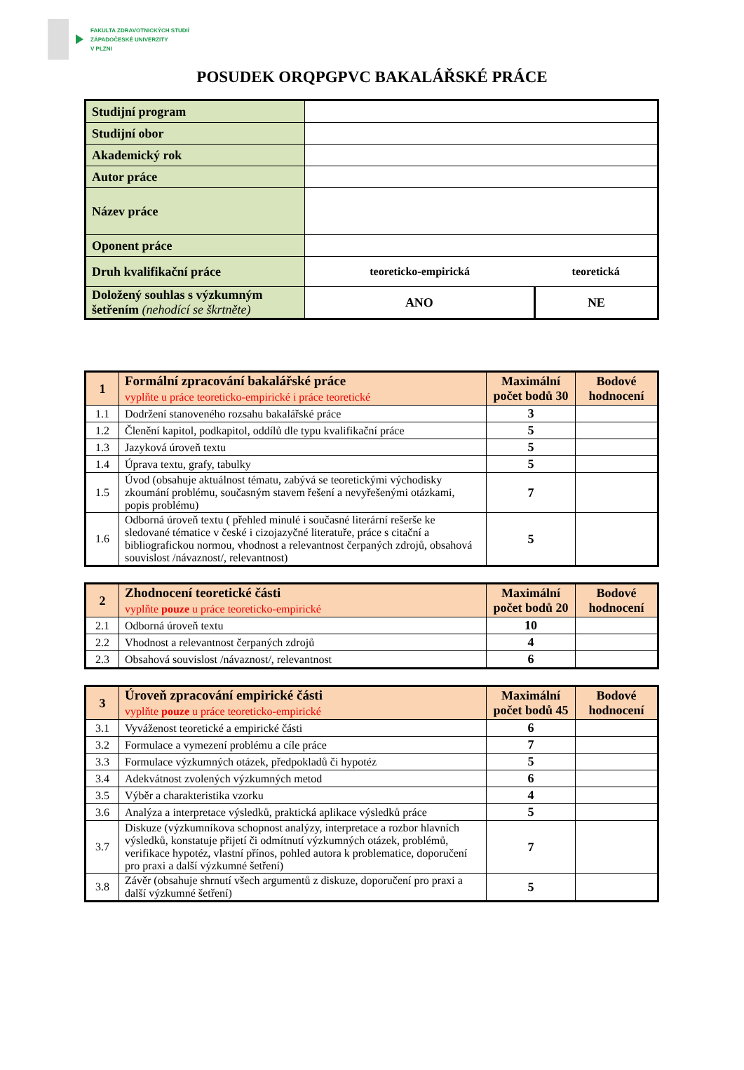FAKULTA ZDRAVOTNICKÝCH STUDIÍ
ZÁPADOČESKÉ UNIVERZITY
V PLZNI
POSUDEK ORQPGPVC BAKALÁŘSKÉ PRÁCE
| Studijní program | | |
| Studijní obor | | |
| Akademický rok | | |
| Autor práce | | |
| Název práce | | |
| Oponent práce | | |
| Druh kvalifikační práce | teoreticko-empirická | teoretická |
| Doložený souhlas s výzkumným šetřením (nehodící se škrtněte) | ANO | NE |
| 1 | Formální zpracování bakalářské práce vyplňte u práce teoreticko-empirické i práce teoretické | Maximální počet bodů 30 | Bodové hodnocení |
| 1.1 | Dodržení stanoveného rozsahu bakalářské práce | 3 | |
| 1.2 | Členění kapitol, podkapitol, oddílů dle typu kvalifikační práce | 5 | |
| 1.3 | Jazyková úroveň textu | 5 | |
| 1.4 | Úprava textu, grafy, tabulky | 5 | |
| 1.5 | Úvod (obsahuje aktuálnost tématu, zabývá se teoretickými východisky zkoumání problému, současným stavem řešení a nevyřešenými otázkami, popis problému) | 7 | |
| 1.6 | Odborná úroveň textu ( přehled minulé i současné literární rešerše ke sledované tématice v české i cizojazyčné literatuře, práce s citační a bibliografickou normou, vhodnost a relevantnost čerpaných zdrojů, obsahová souvislost /návaznost/, relevantnost) | 5 | |
| 2 | Zhodnocení teoretické části vyplňte pouze u práce teoreticko-empirické | Maximální počet bodů 20 | Bodové hodnocení |
| 2.1 | Odborná úroveň textu | 10 | |
| 2.2 | Vhodnost a relevantnost čerpaných zdrojů | 4 | |
| 2.3 | Obsahová souvislost /návaznost/, relevantnost | 6 | |
| 3 | Úroveň zpracování empirické části vyplňte pouze u práce teoreticko-empirické | Maximální počet bodů 45 | Bodové hodnocení |
| 3.1 | Vyváženost teoretické a empirické části | 6 | |
| 3.2 | Formulace a vymezení problému a cíle práce | 7 | |
| 3.3 | Formulace výzkumných otázek, předpokladů či hypotéz | 5 | |
| 3.4 | Adekvátnost zvolených výzkumných metod | 6 | |
| 3.5 | Výběr a charakteristika vzorku | 4 | |
| 3.6 | Analýza a interpretace výsledků, praktická aplikace výsledků práce | 5 | |
| 3.7 | Diskuze (výzkumníkova schopnost analýzy, interpretace a rozbor hlavních výsledků, konstatuje přijetí či odmítnutí výzkumných otázek, problémů, verifikace hypotéz, vlastní přínos, pohled autora k problematice, doporučení pro praxi a další výzkumné šetření) | 7 | |
| 3.8 | Závěr (obsahuje shrnutí všech argumentů z diskuze, doporučení pro praxi a další výzkumné šetření) | 5 | |